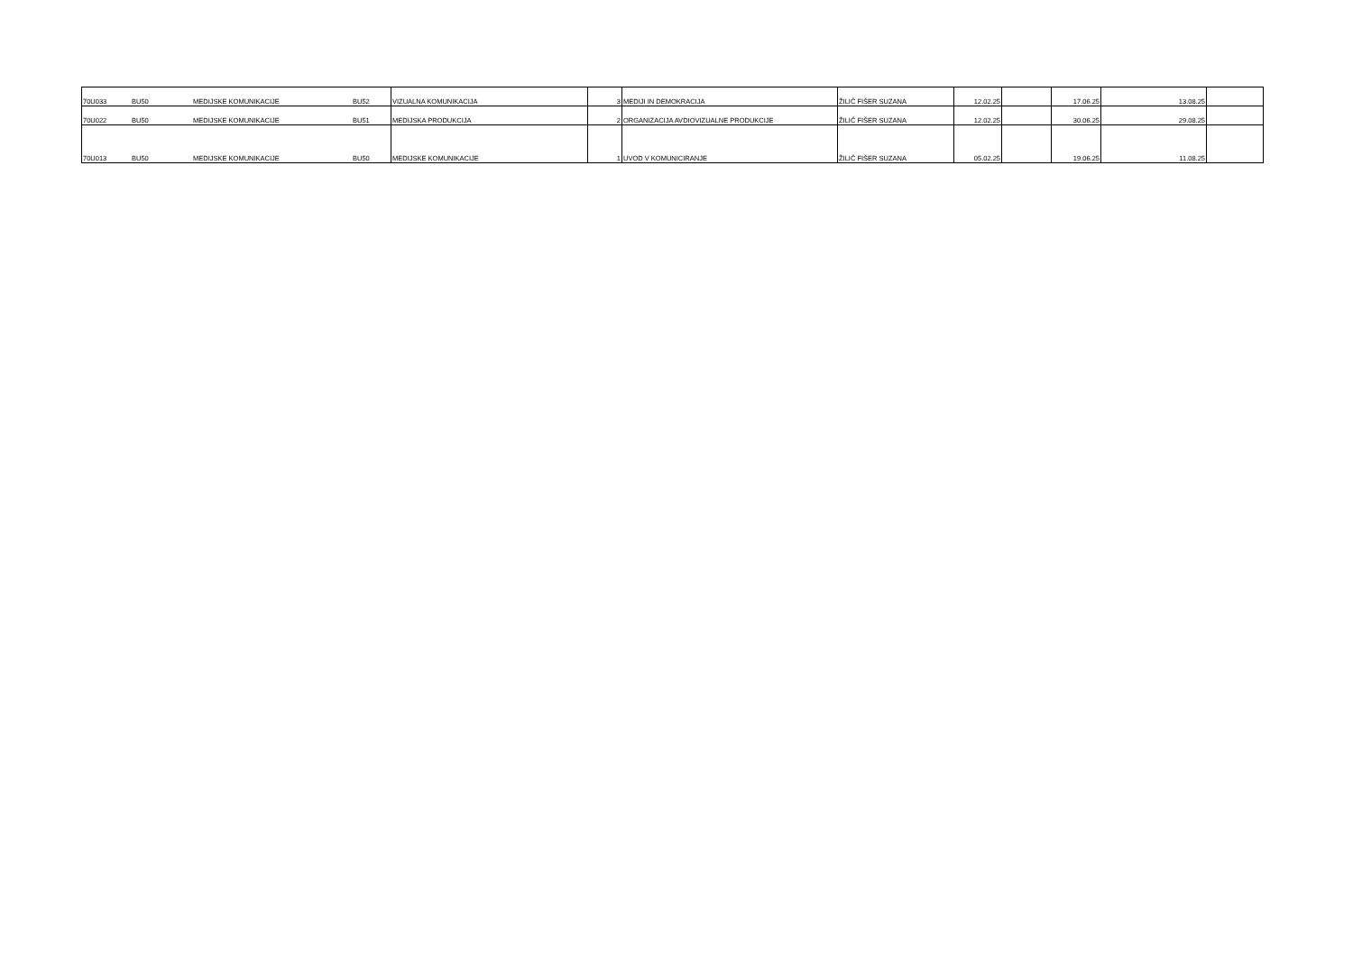| 70U033 | BU50 | MEDIJSKE KOMUNIKACIJE | BU52 | VIZUALNA KOMUNIKACIJA | 3 | MEDIJI IN DEMOKRACIJA | ŽILIČ FIŠER SUZANA | 12.02.25 | | 17.06.25 | | 13.08.25 | |
| 70U022 | BU50 | MEDIJSKE KOMUNIKACIJE | BU51 | MEDIJSKA PRODUKCIJA | 2 | ORGANIZACIJA AVDIOVIZUALNE PRODUKCIJE | ŽILIČ FIŠER SUZANA | 12.02.25 | | 30.06.25 | | 29.08.25 | |
| 70U013 | BU50 | MEDIJSKE KOMUNIKACIJE | BU50 | MEDIJSKE KOMUNIKACIJE | 1 | UVOD V KOMUNICIRANJE | ŽILIČ FIŠER SUZANA | 05.02.25 | | 19.06.25 | | 11.08.25 | |